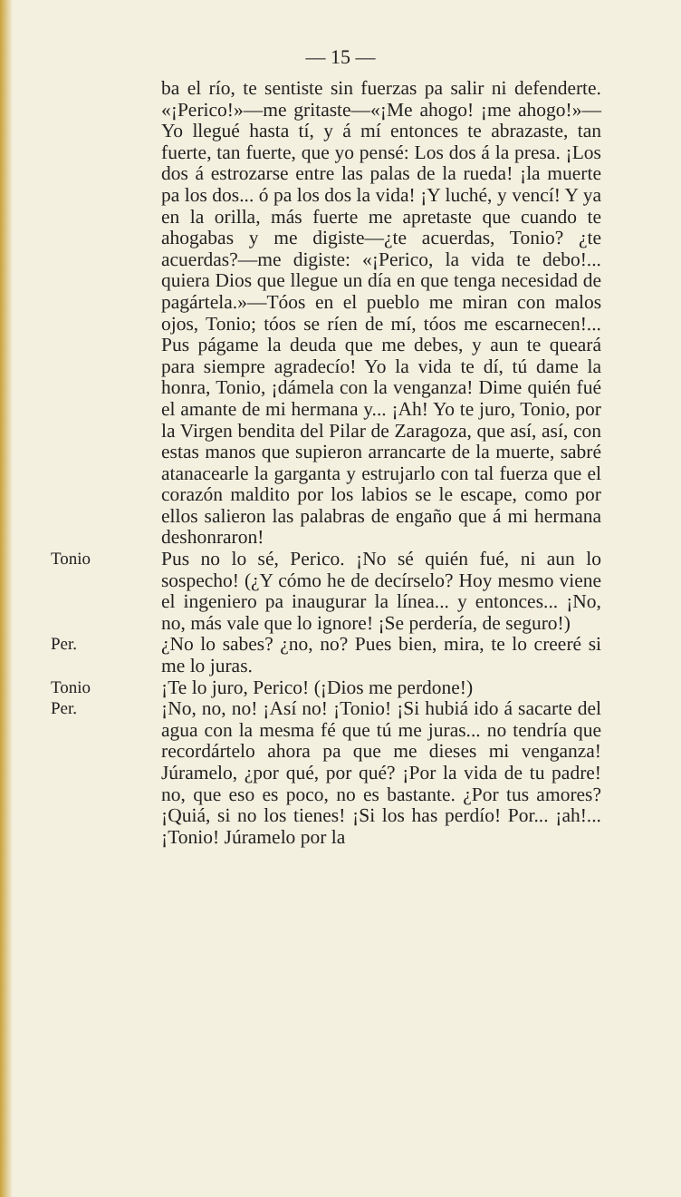— 15 —
ba el río, te sentiste sin fuerzas pa salir ni defenderte. «¡Perico!»—me gritaste—«¡Me ahogo! ¡me ahogo!»—Yo llegué hasta tí, y á mí entonces te abrazaste, tan fuerte, tan fuerte, que yo pensé: Los dos á la presa. ¡Los dos á estrozarse entre las palas de la rueda! ¡la muerte pa los dos... ó pa los dos la vida! ¡Y luché, y vencí! Y ya en la orilla, más fuerte me apretaste que cuando te ahogabas y me digiste—¿te acuerdas, Tonio? ¿te acuerdas?—me digiste: «¡Perico, la vida te debo!... quiera Dios que llegue un día en que tenga necesidad de pagártela.»—Tóos en el pueblo me miran con malos ojos, Tonio; tóos se ríen de mí, tóos me escarnecen!... Pus págame la deuda que me debes, y aun te queará para siempre agradecío! Yo la vida te dí, tú dame la honra, Tonio, ¡dámela con la venganza! Dime quién fué el amante de mi hermana y... ¡Ah! Yo te juro, Tonio, por la Virgen bendita del Pilar de Zaragoza, que así, así, con estas manos que supieron arrancarte de la muerte, sabré atanacearle la garganta y estrujarlo con tal fuerza que el corazón maldito por los labios se le escape, como por ellos salieron las palabras de engaño que á mi hermana deshonraron!
Tonio
Pus no lo sé, Perico. ¡No sé quién fué, ni aun lo sospecho! (¿Y cómo he de decírselo? Hoy mesmo viene el ingeniero pa inaugurar la línea... y entonces... ¡No, no, más vale que lo ignore! ¡Se perdería, de seguro!)
Per.
¿No lo sabes? ¿no, no? Pues bien, mira, te lo creeré si me lo juras.
Tonio
¡Te lo juro, Perico! (¡Dios me perdone!)
Per.
¡No, no, no! ¡Así no! ¡Tonio! ¡Si hubiá ido á sacarte del agua con la mesma fé que tú me juras... no tendría que recordártelo ahora pa que me dieses mi venganza! Júramelo, ¿por qué, por qué? ¡Por la vida de tu padre! no, que eso es poco, no es bastante. ¿Por tus amores? ¡Quiá, si no los tienes! ¡Si los has perdío! Por... ¡ah!... ¡Tonio! Júramelo por la